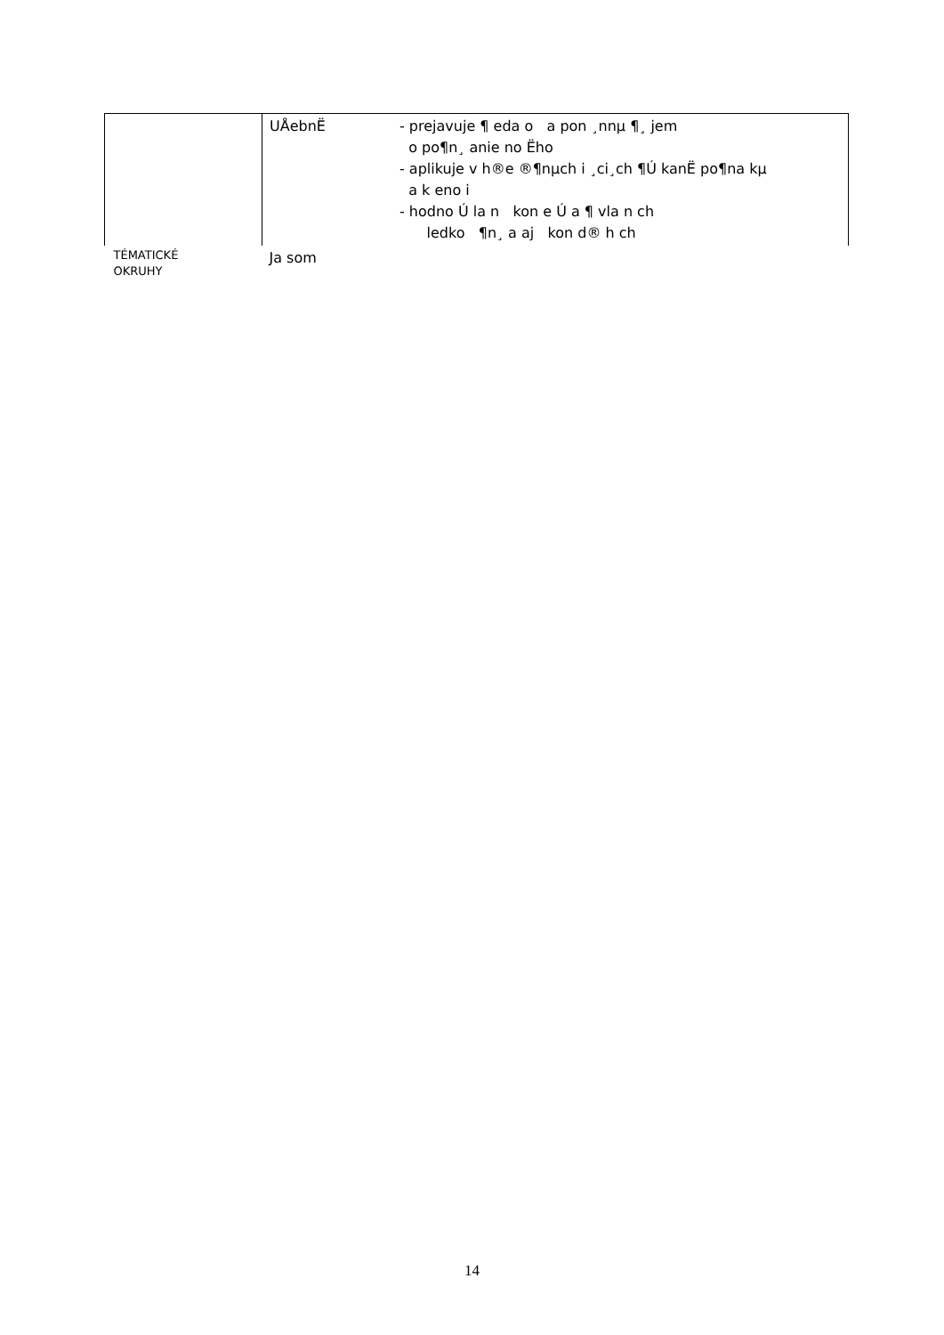| | UÅebnË | - prejavuje ¶ eda o a pon ¸nnµ ¶¸ jem o po¶n¸ anie no Ëho - aplikuje v h®e ®¶nµch i ¸ci¸ch ¶Ú kanË po¶na kµ a k eno i - hodno Ú la n kon e Ú a ¶ vla n ch ledko ¶n¸ a aj kon d® h ch |
| TÉMATICKÉ OKRUHY | Ja som | |
14